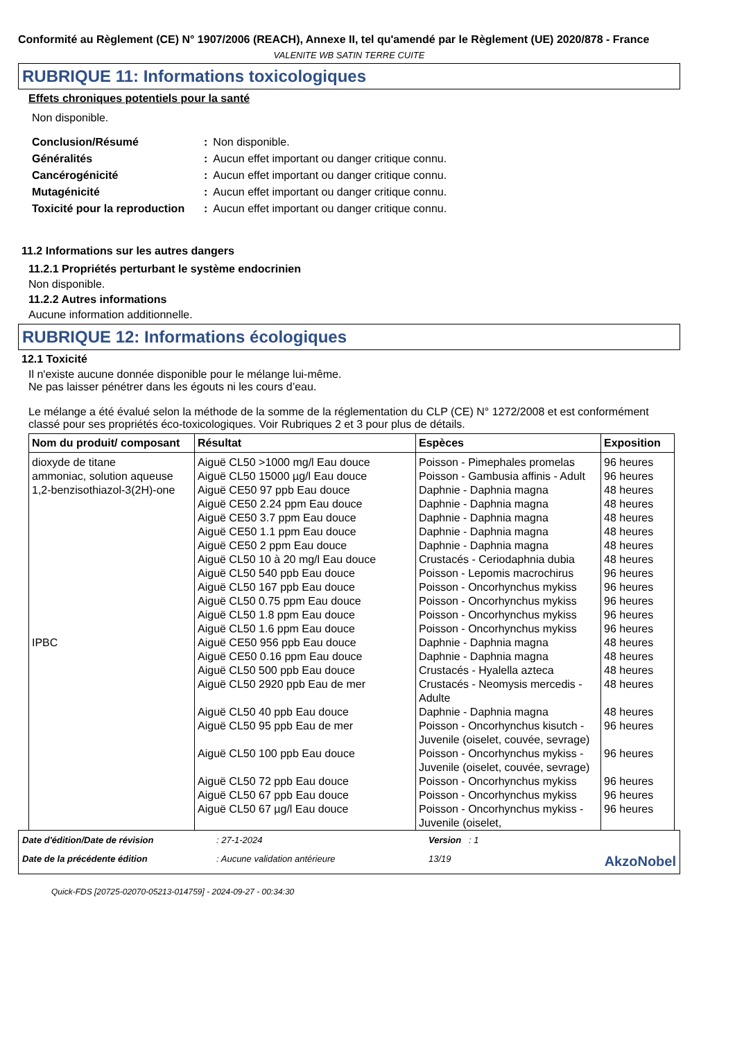Conformité au Règlement (CE) N° 1907/2006 (REACH), Annexe II, tel qu'amendé par le Règlement (UE) 2020/878 - France
VALENITE WB SATIN TERRE CUITE
RUBRIQUE 11: Informations toxicologiques
Effets chroniques potentiels pour la santé
Non disponible.
| Conclusion/Résumé | : | Non disponible. |
| Généralités | : | Aucun effet important ou danger critique connu. |
| Cancérogénicité | : | Aucun effet important ou danger critique connu. |
| Mutagénicité | : | Aucun effet important ou danger critique connu. |
| Toxicité pour la reproduction | : | Aucun effet important ou danger critique connu. |
11.2 Informations sur les autres dangers
11.2.1 Propriétés perturbant le système endocrinien
Non disponible.
11.2.2 Autres informations
Aucune information additionnelle.
RUBRIQUE 12: Informations écologiques
12.1 Toxicité
Il n'existe aucune donnée disponible pour le mélange lui-même.
Ne pas laisser pénétrer dans les égouts ni les cours d’eau.
Le mélange a été évalué selon la méthode de la somme de la réglementation du CLP (CE) N° 1272/2008 et est conformément classé pour ses propriétés éco-toxicologiques. Voir Rubriques 2 et 3 pour plus de détails.
| Nom du produit/ composant | Résultat | Espèces | Exposition |
| --- | --- | --- | --- |
| dioxyde de titane | Aiguë CL50 >1000 mg/l Eau douce | Poisson - Pimephales promelas | 96 heures |
| ammoniac, solution aqueuse | Aiguë CL50 15000 µg/l Eau douce | Poisson - Gambusia affinis - Adult | 96 heures |
| 1,2-benzisothiazol-3(2H)-one | Aiguë CE50 97 ppb Eau douce | Daphnie - Daphnia magna | 48 heures |
| | Aiguë CE50 2.24 ppm Eau douce | Daphnie - Daphnia magna | 48 heures |
| | Aiguë CE50 3.7 ppm Eau douce | Daphnie - Daphnia magna | 48 heures |
| | Aiguë CE50 1.1 ppm Eau douce | Daphnie - Daphnia magna | 48 heures |
| | Aiguë CE50 2 ppm Eau douce | Daphnie - Daphnia magna | 48 heures |
| | Aiguë CL50 10 à 20 mg/l Eau douce | Crustacés - Ceriodaphnia dubia | 48 heures |
| | Aiguë CL50 540 ppb Eau douce | Poisson - Lepomis macrochirus | 96 heures |
| | Aiguë CL50 167 ppb Eau douce | Poisson - Oncorhynchus mykiss | 96 heures |
| | Aiguë CL50 0.75 ppm Eau douce | Poisson - Oncorhynchus mykiss | 96 heures |
| | Aiguë CL50 1.8 ppm Eau douce | Poisson - Oncorhynchus mykiss | 96 heures |
| | Aiguë CL50 1.6 ppm Eau douce | Poisson - Oncorhynchus mykiss | 96 heures |
| IPBC | Aiguë CE50 956 ppb Eau douce | Daphnie - Daphnia magna | 48 heures |
| | Aiguë CE50 0.16 ppm Eau douce | Daphnie - Daphnia magna | 48 heures |
| | Aiguë CL50 500 ppb Eau douce | Crustacés - Hyalella azteca | 48 heures |
| | Aiguë CL50 2920 ppb Eau de mer | Crustacés - Neomysis mercedis - Adulte | 48 heures |
| | Aiguë CL50 40 ppb Eau douce | Daphnie - Daphnia magna | 48 heures |
| | Aiguë CL50 95 ppb Eau de mer | Poisson - Oncorhynchus kisutch - Juvenile (oiselet, couvée, sevrage) | 96 heures |
| | Aiguë CL50 100 ppb Eau douce | Poisson - Oncorhynchus mykiss - Juvenile (oiselet, couvée, sevrage) | 96 heures |
| | Aiguë CL50 72 ppb Eau douce | Poisson - Oncorhynchus mykiss | 96 heures |
| | Aiguë CL50 67 ppb Eau douce | Poisson - Oncorhynchus mykiss | 96 heures |
| | Aiguë CL50 67 µg/l Eau douce | Poisson - Oncorhynchus mykiss - Juvenile (oiselet, | 96 heures |
Date d'édition/Date de révision: 27-1-2024 Version : 1 Date de la précédente édition: Aucune validation antérieure 13/19 AkzoNobel
Quick-FDS [20725-02070-05213-014759] - 2024-09-27 - 00:34:30